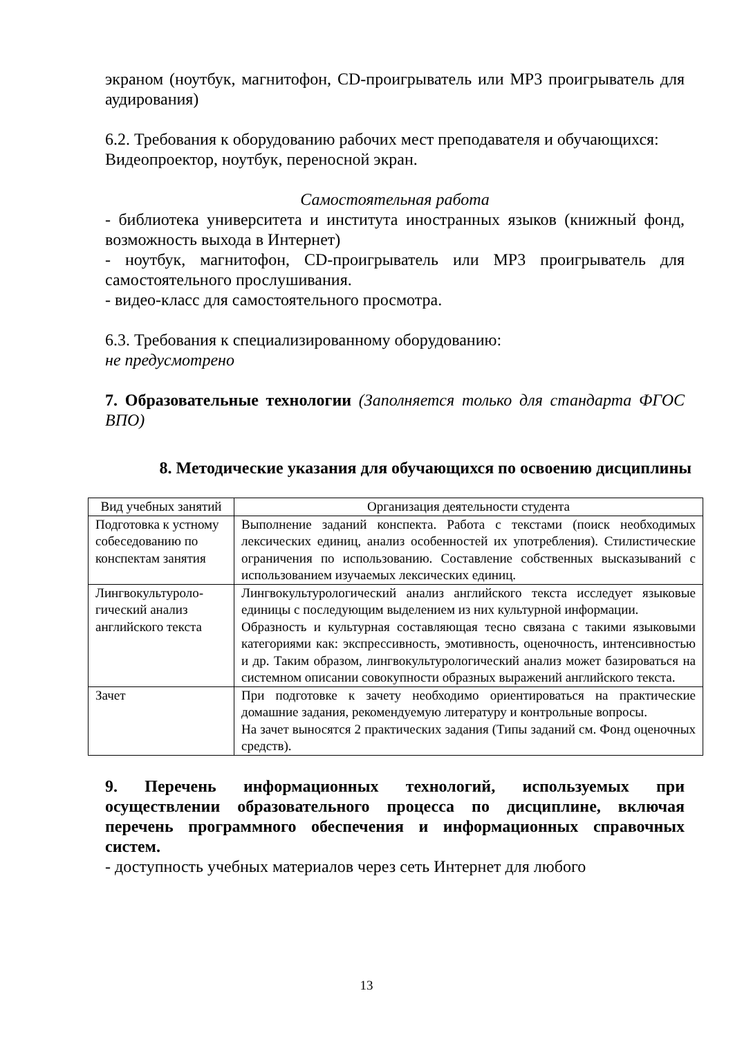экраном (ноутбук, магнитофон, CD-проигрыватель или MP3 проигрыватель для аудирования)
6.2. Требования к оборудованию рабочих мест преподавателя и обучающихся:
Видеопроектор, ноутбук, переносной экран.
Самостоятельная работа
- библиотека университета и института иностранных языков (книжный фонд, возможность выхода в Интернет)
- ноутбук, магнитофон, CD-проигрыватель или MP3 проигрыватель для самостоятельного прослушивания.
- видео-класс для самостоятельного просмотра.
6.3. Требования к специализированному оборудованию:
не предусмотрено
7. Образовательные технологии (Заполняется только для стандарта ФГОС ВПО)
8. Методические указания для обучающихся по освоению дисциплины
| Вид учебных занятий | Организация деятельности студента |
| --- | --- |
| Подготовка к устному собеседованию по конспектам занятия | Выполнение заданий конспекта. Работа с текстами (поиск необходимых лексических единиц, анализ особенностей их употребления). Стилистические ограничения по использованию. Составление собственных высказываний с использованием изучаемых лексических единиц. |
| Лингвокультуроло-гический анализ английского текста | Лингвокультурологический анализ английского текста исследует языковые единицы с последующим выделением из них культурной информации. Образность и культурная составляющая тесно связана с такими языковыми категориями как: экспрессивность, эмотивность, оценочность, интенсивностью и др. Таким образом, лингвокультурологический анализ может базироваться на системном описании совокупности образных выражений английского текста. |
| Зачет | При подготовке к зачету необходимо ориентироваться на практические домашние задания, рекомендуемую литературу и контрольные вопросы. На зачет выносятся 2 практических задания (Типы заданий см. Фонд оценочных средств). |
9. Перечень информационных технологий, используемых при осуществлении образовательного процесса по дисциплине, включая перечень программного обеспечения и информационных справочных систем.
- доступность учебных материалов через сеть Интернет для любого
13